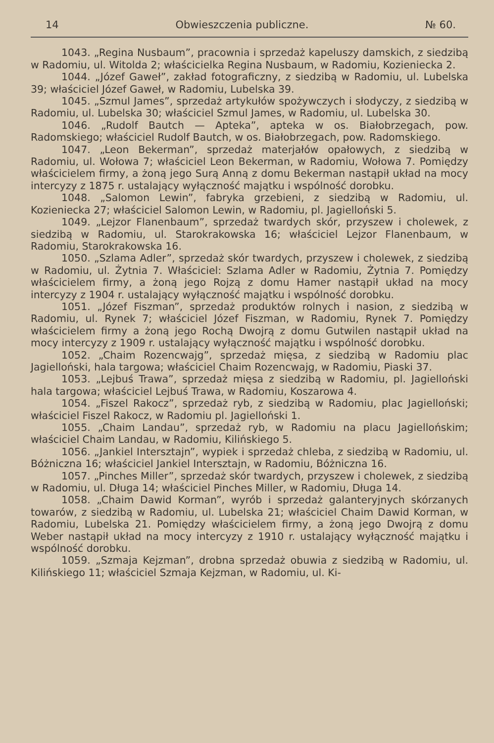14 Obwieszczenia publiczne. № 60.
1043. „Regina Nusbaum”, pracownia i sprzedaż kapeluszy damskich, z siedzibą w Radomiu, ul. Witolda 2; właścicielka Regina Nusbaum, w Radomiu, Kozieniecka 2.
1044. „Józef Gaweł”, zakład fotograficzny, z siedzibą w Radomiu, ul. Lubelska 39; właściciel Józef Gaweł, w Radomiu, Lubelska 39.
1045. „Szmul James”, sprzedaż artykułów spożywczych i słodyczy, z siedzibą w Radomiu, ul. Lubelska 30; właściciel Szmul James, w Radomiu, ul. Lubelska 30.
1046. „Rudolf Bautch — Apteka”, apteka w os. Białobrzegach, pow. Radomskiego; właściciel Rudolf Bautch, w os. Białobrzegach, pow. Radomskiego.
1047. „Leon Bekerman”, sprzedaż materjałów opałowych, z siedzibą w Radomiu, ul. Wołowa 7; właściciel Leon Bekerman, w Radomiu, Wołowa 7. Pomiędzy właścicielem firmy, a żoną jego Surą Anną z domu Bekerman nastąpił układ na mocy intercyzy z 1875 r. ustalający wyłączność majątku i wspólność dorobku.
1048. „Salomon Lewin”, fabryka grzebieni, z siedzibą w Radomiu, ul. Kozieniecka 27; właściciel Salomon Lewin, w Radomiu, pl. Jagielloński 5.
1049. „Lejzor Flanenbaum”, sprzedaż twardych skór, przyszew i cholewek, z siedzibą w Radomiu, ul. Starokrakowska 16; właściciel Lejzor Flanenbaum, w Radomiu, Starokrakowska 16.
1050. „Szlama Adler”, sprzedaż skór twardych, przyszew i cholewek, z siedzibą w Radomiu, ul. Żytnia 7. Właściciel: Szlama Adler w Radomiu, Żytnia 7. Pomiędzy właścicielem firmy, a żoną jego Rojzą z domu Hamer nastąpił układ na mocy intercyzy z 1904 r. ustalający wyłączność majątku i wspólność dorobku.
1051. „Józef Fiszman”, sprzedaż produktów rolnych i nasion, z siedzibą w Radomiu, ul. Rynek 7; właściciel Józef Fiszman, w Radomiu, Rynek 7. Pomiędzy właścicielem firmy a żoną jego Rochą Dwojrą z domu Gutwilen nastąpił układ na mocy intercyzy z 1909 r. ustalający wyłączność majątku i wspólność dorobku.
1052. „Chaim Rozencwajg”, sprzedaż mięsa, z siedzibą w Radomiu plac Jagielloński, hala targowa; właściciel Chaim Rozencwajg, w Radomiu, Piaski 37.
1053. „Lejbuś Trawa”, sprzedaż mięsa z siedzibą w Radomiu, pl. Jagielloński hala targowa; właściciel Lejbuś Trawa, w Radomiu, Koszarowa 4.
1054. „Fiszel Rakocz”, sprzedaż ryb, z siedzibą w Radomiu, plac Jagielloński; właściciel Fiszel Rakocz, w Radomiu pl. Jagielloński 1.
1055. „Chaim Landau”, sprzedaż ryb, w Radomiu na placu Jagiellońskim; właściciel Chaim Landau, w Radomiu, Kilińskiego 5.
1056. „Jankiel Intersztajn”, wypiek i sprzedaż chleba, z siedzibą w Radomiu, ul. Bóżniczna 16; właściciel Jankiel Intersztajn, w Radomiu, Bóżniczna 16.
1057. „Pinches Miller”, sprzedaż skór twardych, przyszew i cholewek, z siedzibą w Radomiu, ul. Długa 14; właściciel Pinches Miller, w Radomiu, Długa 14.
1058. „Chaim Dawid Korman”, wyrób i sprzedaż galanteryjnych skórzanych towarów, z siedzibą w Radomiu, ul. Lubelska 21; właściciel Chaim Dawid Korman, w Radomiu, Lubelska 21. Pomiędzy właścicielem firmy, a żoną jego Dwojrą z domu Weber nastąpił układ na mocy intercyzy z 1910 r. ustalający wyłączność majątku i wspólność dorobku.
1059. „Szmaja Kejzman”, drobna sprzedaż obuwia z siedzibą w Radomiu, ul. Kilińskiego 11; właściciel Szmaja Kejzman, w Radomiu, ul. Ki-